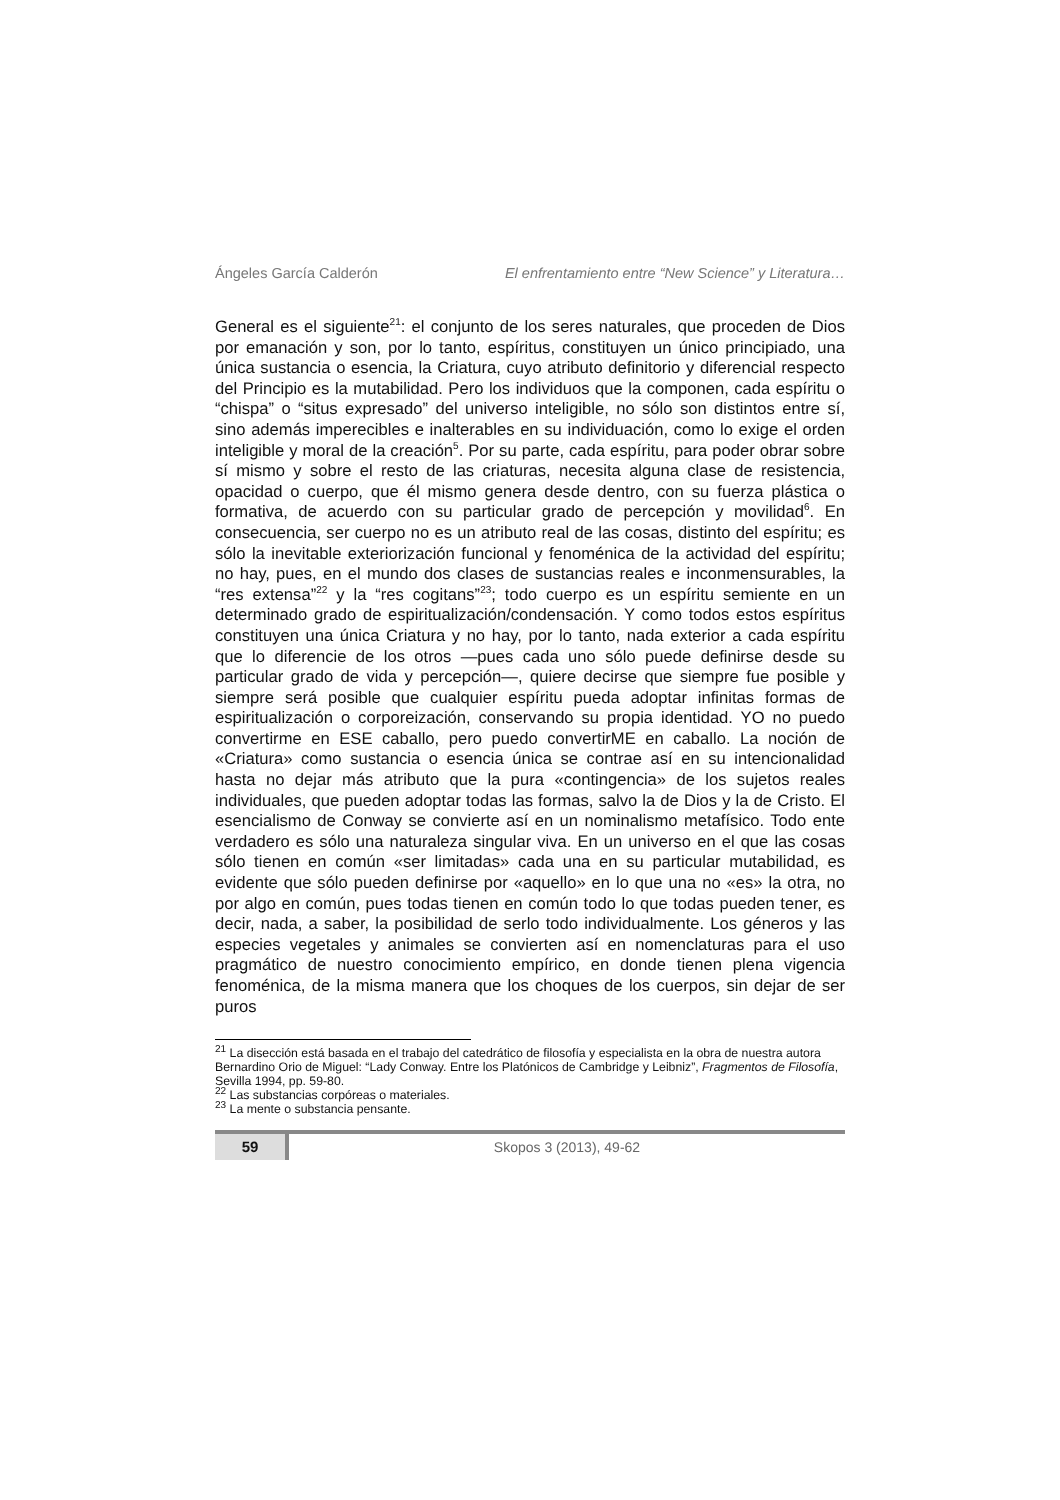Ángeles García Calderón El enfrentamiento entre “New Science” y Literatura…
General es el siguiente<sup>21</sup>: el conjunto de los seres naturales, que proceden de Dios por emanación y son, por lo tanto, espíritus, constituyen un único principiado, una única sustancia o esencia, la Criatura, cuyo atributo definitorio y diferencial respecto del Principio es la mutabilidad. Pero los individuos que la componen, cada espíritu o “chispa” o “situs expresado” del universo inteligible, no sólo son distintos entre sí, sino además imperecibles e inalterables en su individuación, como lo exige el orden inteligible y moral de la creación<sup>5</sup>. Por su parte, cada espíritu, para poder obrar sobre sí mismo y sobre el resto de las criaturas, necesita alguna clase de resistencia, opacidad o cuerpo, que él mismo genera desde dentro, con su fuerza plástica o formativa, de acuerdo con su particular grado de percepción y movilidad<sup>6</sup>. En consecuencia, ser cuerpo no es un atributo real de las cosas, distinto del espíritu; es sólo la inevitable exteriorización funcional y fenoménica de la actividad del espíritu; no hay, pues, en el mundo dos clases de sustancias reales e inconmensurables, la “res extensa”<sup>22</sup> y la “res cogitans”<sup>23</sup>; todo cuerpo es un espíritu semiente en un determinado grado de espiritualización/condensación. Y como todos estos espíritus constituyen una única Criatura y no hay, por lo tanto, nada exterior a cada espíritu que lo diferencie de los otros —pues cada uno sólo puede definirse desde su particular grado de vida y percepción—, quiere decirse que siempre fue posible y siempre será posible que cualquier espíritu pueda adoptar infinitas formas de espiritualización o corporeización, conservando su propia identidad. YO no puedo convertirme en ESE caballo, pero puedo convertirME en caballo. La noción de «Criatura» como sustancia o esencia única se contrae así en su intencionalidad hasta no dejar más atributo que la pura «contingencia» de los sujetos reales individuales, que pueden adoptar todas las formas, salvo la de Dios y la de Cristo. El esencialismo de Conway se convierte así en un nominalismo metafísico. Todo ente verdadero es sólo una naturaleza singular viva. En un universo en el que las cosas sólo tienen en común «ser limitadas» cada una en su particular mutabilidad, es evidente que sólo pueden definirse por «aquello» en lo que una no «es» la otra, no por algo en común, pues todas tienen en común todo lo que todas pueden tener, es decir, nada, a saber, la posibilidad de serlo todo individualmente. Los géneros y las especies vegetales y animales se convierten así en nomenclaturas para el uso pragmático de nuestro conocimiento empírico, en donde tienen plena vigencia fenoménica, de la misma manera que los choques de los cuerpos, sin dejar de ser puros
<sup>21</sup> La disección está basada en el trabajo del catedrático de filosofía y especialista en la obra de nuestra autora Bernardino Orio de Miguel: “Lady Conway. Entre los Platónicos de Cambridge y Leibniz”, Fragmentos de Filosofía, Sevilla 1994, pp. 59-80.
<sup>22</sup> Las substancias corpóreas o materiales.
<sup>23</sup> La mente o substancia pensante.
59
Skopos 3 (2013), 49-62